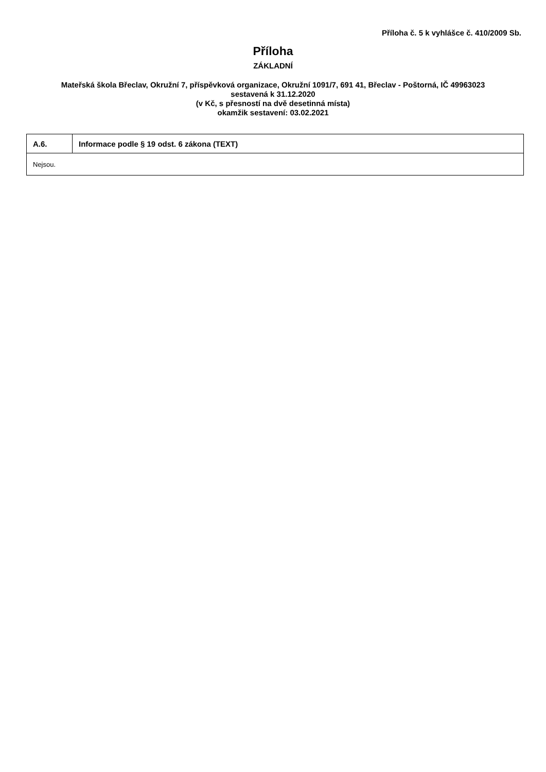Příloha č. 5 k vyhlášce č. 410/2009 Sb.
Příloha
ZÁKLADNÍ
Mateřská škola Břeclav, Okružní 7, příspěvková organizace, Okružní 1091/7, 691 41, Břeclav - Poštorná, IČ 49963023
sestavená k 31.12.2020
(v Kč, s přesností na dvě desetinná místa)
okamžik sestavení: 03.02.2021
| A.6. | Informace podle § 19 odst. 6 zákona (TEXT) |
| --- | --- |
| Nejsou. | |